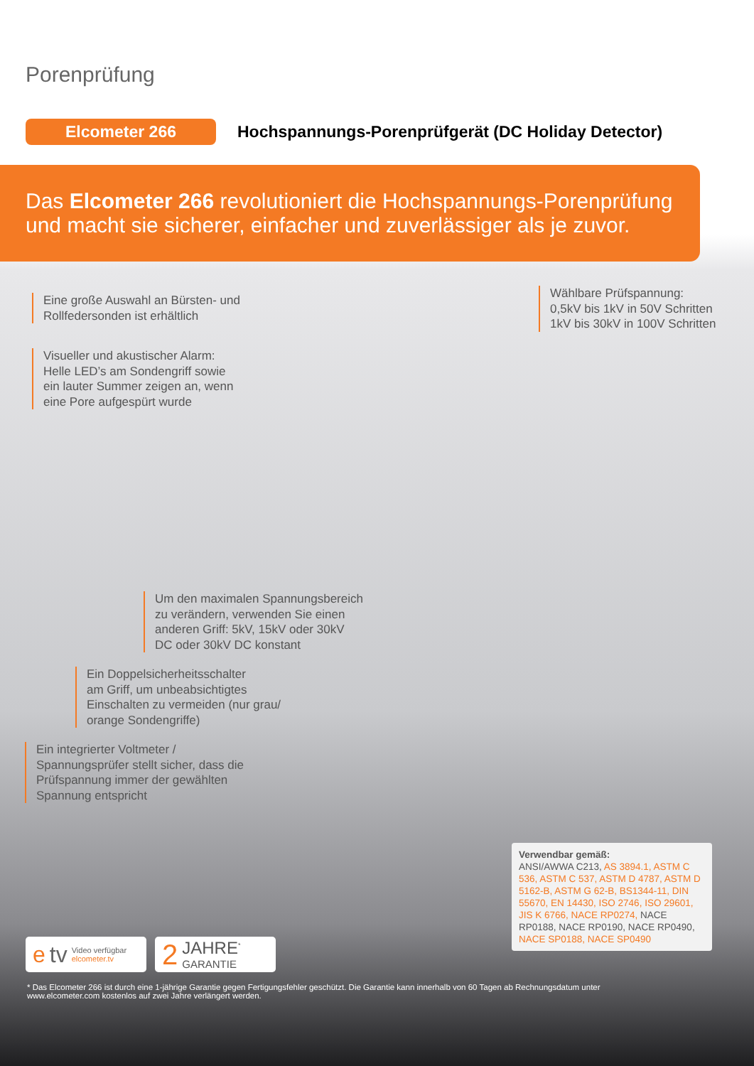Porenprüfung
Elcometer 266
Hochspannungs-Porenprüfgerät (DC Holiday Detector)
Das Elcometer 266 revolutioniert die Hochspannungs-Porenprüfung
und macht sie sicherer, einfacher und zuverlässiger als je zuvor.
Eine große Auswahl an Bürsten- und
Rollfedersonden ist erhältlich
Wählbare Prüfspannung:
0,5kV bis 1kV in 50V Schritten
1kV bis 30kV in 100V Schritten
Visueller und akustischer Alarm:
Helle LED’s am Sondengriff sowie
ein lauter Summer zeigen an, wenn
eine Pore aufgespürt wurde
Um den maximalen Spannungsbereich
zu verändern, verwenden Sie einen
anderen Griff: 5kV, 15kV oder 30kV
DC oder 30kV DC konstant
Ein Doppelsicherheitsschalter
am Griff, um unbeabsichtigtes
Einschalten zu vermeiden (nur grau/
orange Sondengriffe)
Ein integrierter Voltmeter /
Spannungsprüfer stellt sicher, dass die
Prüfspannung immer der gewählten
Spannung entspricht
Verwendbar gemäß:
ANSI/AWWA C213, AS 3894.1, ASTM C 536, ASTM C 537, ASTM D 4787, ASTM D 5162-B, ASTM G 62-B, BS1344-11, DIN 55670, EN 14430, ISO 2746, ISO 29601, JIS K 6766, NACE RP0274, NACE RP0188, NACE RP0190, NACE RP0490, NACE SP0188, NACE SP0490
etv Video verfügbar
elcometer.tv
2 JAHRE<sup>*</sup>
GARANTIE
* Das Elcometer 266 ist durch eine 1-jährige Garantie gegen Fertigungsfehler geschützt. Die Garantie kann innerhalb von 60 Tagen ab Rechnungsdatum unter www.elcometer.com kostenlos auf zwei Jahre verlängert werden.